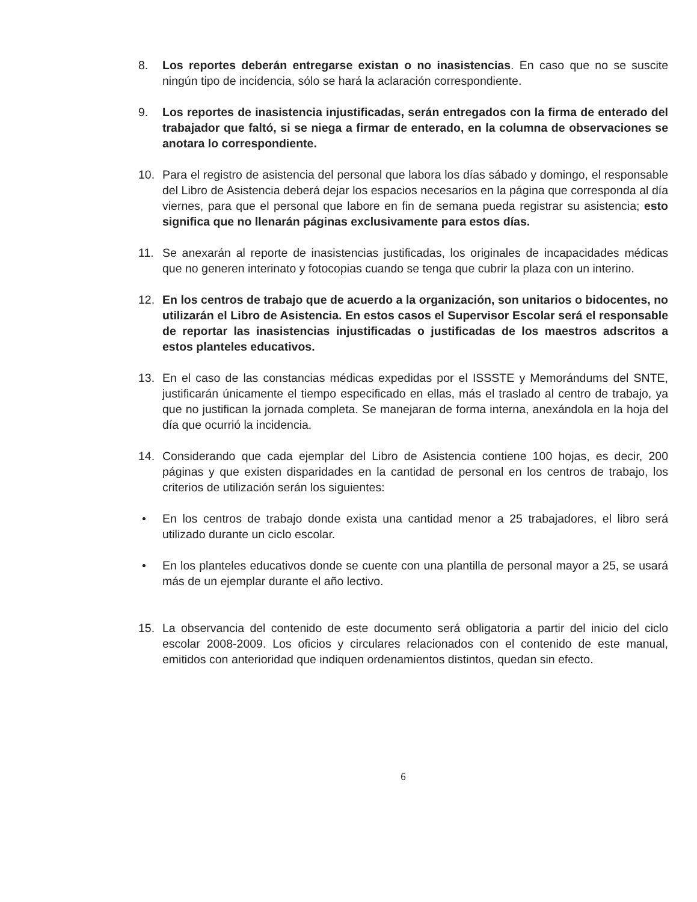8. Los reportes deberán entregarse existan o no inasistencias. En caso que no se suscite ningún tipo de incidencia, sólo se hará la aclaración correspondiente.
9. Los reportes de inasistencia injustificadas, serán entregados con la firma de enterado del trabajador que faltó, si se niega a firmar de enterado, en la columna de observaciones se anotara lo correspondiente.
10. Para el registro de asistencia del personal que labora los días sábado y domingo, el responsable del Libro de Asistencia deberá dejar los espacios necesarios en la página que corresponda al día viernes, para que el personal que labore en fin de semana pueda registrar su asistencia; esto significa que no llenarán páginas exclusivamente para estos días.
11. Se anexarán al reporte de inasistencias justificadas, los originales de incapacidades médicas que no generen interinato y fotocopias cuando se tenga que cubrir la plaza con un interino.
12. En los centros de trabajo que de acuerdo a la organización, son unitarios o bidocentes, no utilizarán el Libro de Asistencia. En estos casos el Supervisor Escolar será el responsable de reportar las inasistencias injustificadas o justificadas de los maestros adscritos a estos planteles educativos.
13. En el caso de las constancias médicas expedidas por el ISSSTE y Memorándums del SNTE, justificarán únicamente el tiempo especificado en ellas, más el traslado al centro de trabajo, ya que no justifican la jornada completa. Se manejaran de forma interna, anexándola en la hoja del día que ocurrió la incidencia.
14. Considerando que cada ejemplar del Libro de Asistencia contiene 100 hojas, es decir, 200 páginas y que existen disparidades en la cantidad de personal en los centros de trabajo, los criterios de utilización serán los siguientes:
• En los centros de trabajo donde exista una cantidad menor a 25 trabajadores, el libro será utilizado durante un ciclo escolar.
• En los planteles educativos donde se cuente con una plantilla de personal mayor a 25, se usará más de un ejemplar durante el año lectivo.
15. La observancia del contenido de este documento será obligatoria a partir del inicio del ciclo escolar 2008-2009. Los oficios y circulares relacionados con el contenido de este manual, emitidos con anterioridad que indiquen ordenamientos distintos, quedan sin efecto.
6